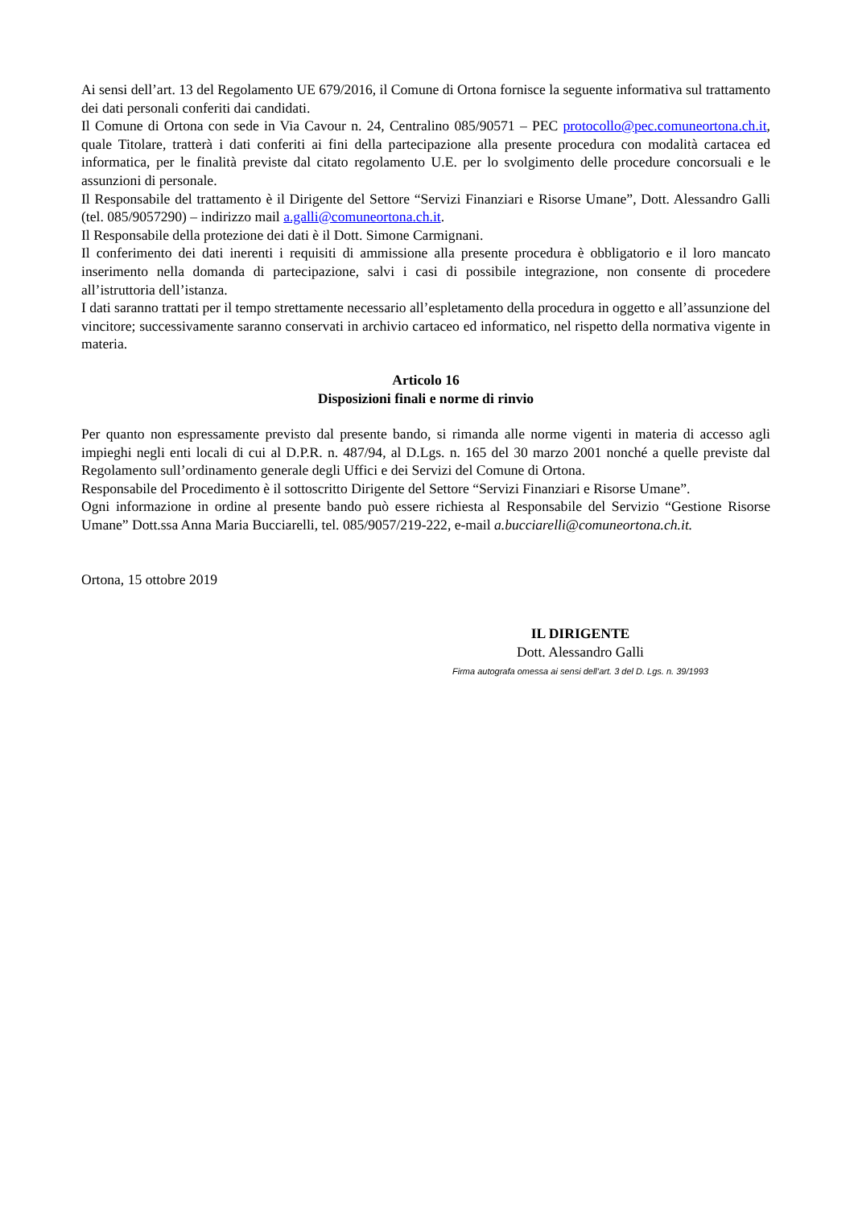Ai sensi dell’art. 13 del Regolamento UE 679/2016, il Comune di Ortona fornisce la seguente informativa sul trattamento dei dati personali conferiti dai candidati.
Il Comune di Ortona con sede in Via Cavour n. 24, Centralino 085/90571 – PEC protocollo@pec.comuneortona.ch.it, quale Titolare, tratterà i dati conferiti ai fini della partecipazione alla presente procedura con modalità cartacea ed informatica, per le finalità previste dal citato regolamento U.E. per lo svolgimento delle procedure concorsuali e le assunzioni di personale.
Il Responsabile del trattamento è il Dirigente del Settore “Servizi Finanziari e Risorse Umane”, Dott. Alessandro Galli (tel. 085/9057290) – indirizzo mail a.galli@comuneortona.ch.it.
Il Responsabile della protezione dei dati è il Dott. Simone Carmignani.
Il conferimento dei dati inerenti i requisiti di ammissione alla presente procedura è obbligatorio e il loro mancato inserimento nella domanda di partecipazione, salvi i casi di possibile integrazione, non consente di procedere all’istruttoria dell’istanza.
I dati saranno trattati per il tempo strettamente necessario all’espletamento della procedura in oggetto e all’assunzione del vincitore; successivamente saranno conservati in archivio cartaceo ed informatico, nel rispetto della normativa vigente in materia.
Articolo 16
Disposizioni finali e norme di rinvio
Per quanto non espressamente previsto dal presente bando, si rimanda alle norme vigenti in materia di accesso agli impieghi negli enti locali di cui al D.P.R. n. 487/94, al D.Lgs. n. 165 del 30 marzo 2001 nonché a quelle previste dal Regolamento sull’ordinamento generale degli Uffici e dei Servizi del Comune di Ortona.
Responsabile del Procedimento è il sottoscritto Dirigente del Settore “Servizi Finanziari e Risorse Umane”.
Ogni informazione in ordine al presente bando può essere richiesta al Responsabile del Servizio “Gestione Risorse Umane” Dott.ssa Anna Maria Bucciarelli, tel. 085/9057/219-222, e-mail a.bucciarelli@comuneortona.ch.it.
Ortona, 15 ottobre 2019
IL DIRIGENTE
Dott. Alessandro Galli
Firma autografa omessa ai sensi dell’art. 3 del D. Lgs. n. 39/1993